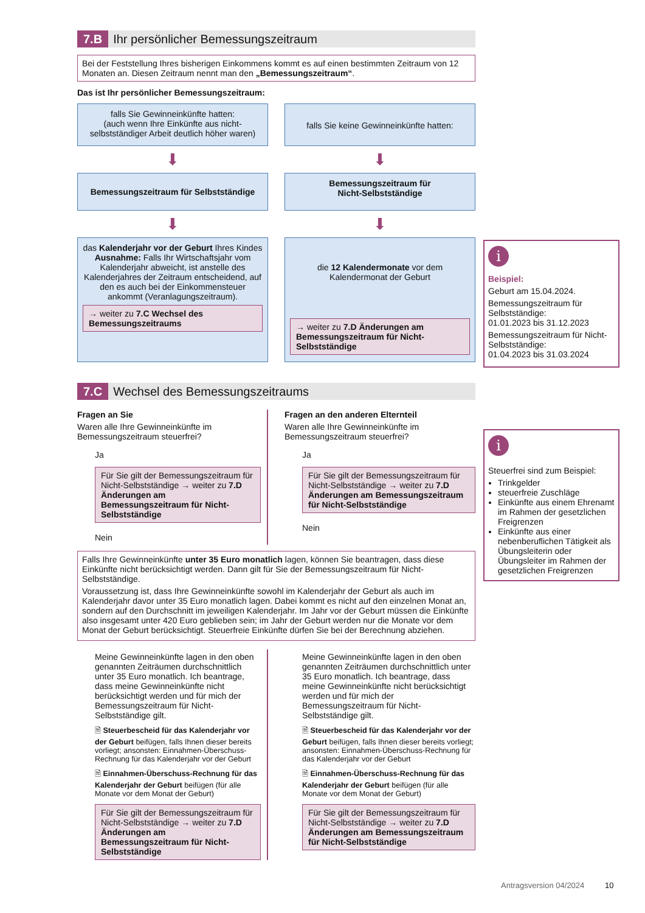7.B Ihr persönlicher Bemessungszeitraum
Bei der Feststellung Ihres bisherigen Einkommens kommt es auf einen bestimmten Zeitraum von 12 Monaten an. Diesen Zeitraum nennt man den „Bemessungszeitraum“.
Das ist Ihr persönlicher Bemessungszeitraum:
falls Sie Gewinneinkünfte hatten:
(auch wenn Ihre Einkünfte aus nicht-selbstständiger Arbeit deutlich höher waren)
falls Sie keine Gewinneinkünfte hatten:
⬇ ⬇
Bemessungszeitraum für Selbstständige
Bemessungszeitraum für
Nicht-Selbstständige
⬇ ⬇
das Kalenderjahr vor der Geburt Ihres Kindes
Ausnahme: Falls Ihr Wirtschaftsjahr vom Kalenderjahr abweicht, ist anstelle des Kalenderjahres der Zeitraum entscheidend, auf den es auch bei der Einkommensteuer ankommt (Veranlagungszeitraum).
→ weiter zu 7.C Wechsel des Bemessungszeitraums
die 12 Kalendermonate vor dem Kalendermonat der Geburt
→ weiter zu 7.D Änderungen am Bemessungszeitraum für Nicht-Selbstständige
7.C Wechsel des Bemessungszeitraums
Fragen an Sie
Waren alle Ihre Gewinneinkünfte im Bemessungszeitraum steuerfrei?
Ja
Für Sie gilt der Bemessungszeitraum für Nicht-Selbstständige → weiter zu 7.D Änderungen am Bemessungszeitraum für Nicht-Selbstständige
Nein
Fragen an den anderen Elternteil
Waren alle Ihre Gewinneinkünfte im Bemessungszeitraum steuerfrei?
Ja
Für Sie gilt der Bemessungszeitraum für Nicht-Selbstständige → weiter zu 7.D Änderungen am Bemessungszeitraum für Nicht-Selbstständige
Nein
Falls Ihre Gewinneinkünfte unter 35 Euro monatlich lagen, können Sie beantragen, dass diese Einkünfte nicht berücksichtigt werden. Dann gilt für Sie der Bemessungszeitraum für Nicht-Selbstständige.
Voraussetzung ist, dass Ihre Gewinneinkünfte sowohl im Kalenderjahr der Geburt als auch im Kalenderjahr davor unter 35 Euro monatlich lagen. Dabei kommt es nicht auf den einzelnen Monat an, sondern auf den Durchschnitt im jeweiligen Kalenderjahr. Im Jahr vor der Geburt müssen die Einkünfte also insgesamt unter 420 Euro geblieben sein; im Jahr der Geburt werden nur die Monate vor dem Monat der Geburt berücksichtigt. Steuerfreie Einkünfte dürfen Sie bei der Berechnung abziehen.
Meine Gewinneinkünfte lagen in den oben genannten Zeiträumen durchschnittlich unter 35 Euro monatlich. Ich beantrage, dass meine Gewinneinkünfte nicht berücksichtigt werden und für mich der Bemessungszeitraum für Nicht-Selbstständige gilt.
🗎 Steuerbescheid für das Kalenderjahr vor der Geburt beifügen, falls Ihnen dieser bereits vorliegt; ansonsten: Einnahmen-Überschuss-Rechnung für das Kalenderjahr vor der Geburt
🗎 Einnahmen-Überschuss-Rechnung für das Kalenderjahr der Geburt beifügen (für alle Monate vor dem Monat der Geburt)
Für Sie gilt der Bemessungszeitraum für Nicht-Selbstständige → weiter zu 7.D Änderungen am Bemessungszeitraum für Nicht-Selbstständige
Meine Gewinneinkünfte lagen in den oben genannten Zeiträumen durchschnittlich unter 35 Euro monatlich. Ich beantrage, dass meine Gewinneinkünfte nicht berücksichtigt werden und für mich der Bemessungszeitraum für Nicht-Selbstständige gilt.
🗎 Steuerbescheid für das Kalenderjahr vor der Geburt beifügen, falls Ihnen dieser bereits vorliegt; ansonsten: Einnahmen-Überschuss-Rechnung für das Kalenderjahr vor der Geburt
🗎 Einnahmen-Überschuss-Rechnung für das Kalenderjahr der Geburt beifügen (für alle Monate vor dem Monat der Geburt)
Für Sie gilt der Bemessungszeitraum für Nicht-Selbstständige → weiter zu 7.D Änderungen am Bemessungszeitraum für Nicht-Selbstständige
i
Beispiel:
Geburt am 15.04.2024.
Bemessungszeitraum für Selbstständige:
01.01.2023 bis 31.12.2023
Bemessungszeitraum für Nicht-Selbstständige:
01.04.2023 bis 31.03.2024
i
Steuerfrei sind zum Beispiel:
Trinkgelder
steuerfreie Zuschläge
Einkünfte aus einem Ehrenamt im Rahmen der gesetzlichen Freigrenzen
Einkünfte aus einer nebenberuflichen Tätigkeit als Übungsleiterin oder Übungsleiter im Rahmen der gesetzlichen Freigrenzen
Antragsversion 04/2024 10